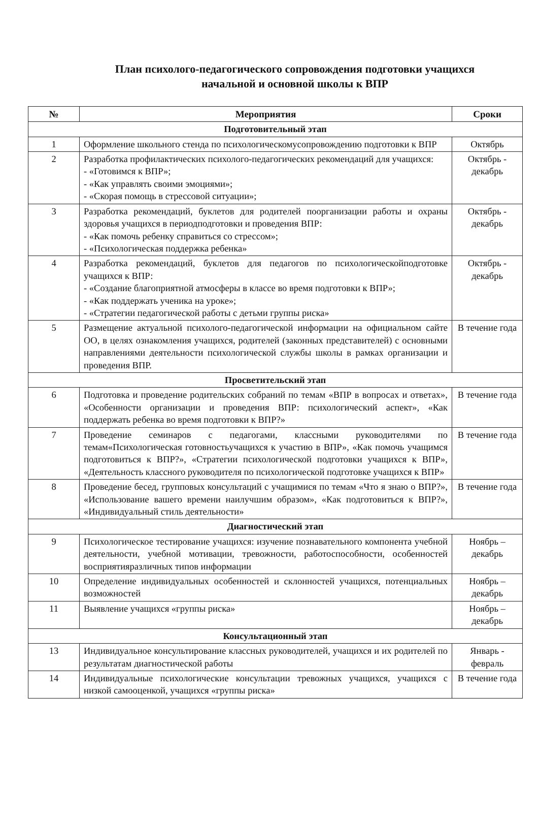План психолого-педагогического сопровождения подготовки учащихся
начальной и основной школы к ВПР
| № | Мероприятия | Сроки |
| --- | --- | --- |
| Подготовительный этап | | |
| 1 | Оформление школьного стенда по психологическомусопровождению подготовки к ВПР | Октябрь |
| 2 | Разработка профилактических психолого-педагогических рекомендаций для учащихся: - «Готовимся к ВПР»; - «Как управлять своими эмоциями»; - «Скорая помощь в стрессовой ситуации»; | Октябрь - декабрь |
| 3 | Разработка рекомендаций, буклетов для родителей поорганизации работы и охраны здоровья учащихся в периодподготовки и проведения ВПР: - «Как помочь ребенку справиться со стрессом»; - «Психологическая поддержка ребенка» | Октябрь - декабрь |
| 4 | Разработка рекомендаций, буклетов для педагогов по психологическойподготовке учащихся к ВПР: - «Создание благоприятной атмосферы в классе во время подготовки к ВПР»; - «Как поддержать ученика на уроке»; - «Стратегии педагогической работы с детьми группы риска» | Октябрь - декабрь |
| 5 | Размещение актуальной психолого-педагогической информации на официальном сайте ОО, в целях ознакомления учащихся, родителей (законных представителей) с основными направлениями деятельности психологической службы школы в рамках организации и проведения ВПР. | В течение года |
| Просветительский этап | | |
| 6 | Подготовка и проведение родительских собраний по темам «ВПР в вопросах и ответах», «Особенности организации и проведения ВПР: психологический аспект», «Как поддержать ребенка во время подготовки к ВПР?» | В течение года |
| 7 | Проведение семинаров с педагогами, классными руководителями по темам«Психологическая готовностьучащихся к участию в ВПР», «Как помочь учащимся подготовиться к ВПР?», «Стратегии психологической подготовки учащихся к ВПР», «Деятельность классного руководителя по психологической подготовке учащихся к ВПР» | В течение года |
| 8 | Проведение бесед, групповых консультаций с учащимися по темам «Что я знаю о ВПР?», «Использование вашего времени наилучшим образом», «Как подготовиться к ВПР?», «Индивидуальный стиль деятельности» | В течение года |
| Диагностический этап | | |
| 9 | Психологическое тестирование учащихся: изучение познавательного компонента учебной деятельности, учебной мотивации, тревожности, работоспособности, особенностей восприятияразличных типов информации | Ноябрь – декабрь |
| 10 | Определение индивидуальных особенностей и склонностей учащихся, потенциальных возможностей | Ноябрь – декабрь |
| 11 | Выявление учащихся «группы риска» | Ноябрь – декабрь |
| Консультационный этап | | |
| 13 | Индивидуальное консультирование классных руководителей, учащихся и их родителей по результатам диагностической работы | Январь - февраль |
| 14 | Индивидуальные психологические консультации тревожных учащихся, учащихся с низкой самооценкой, учащихся «группы риска» | В течение года |